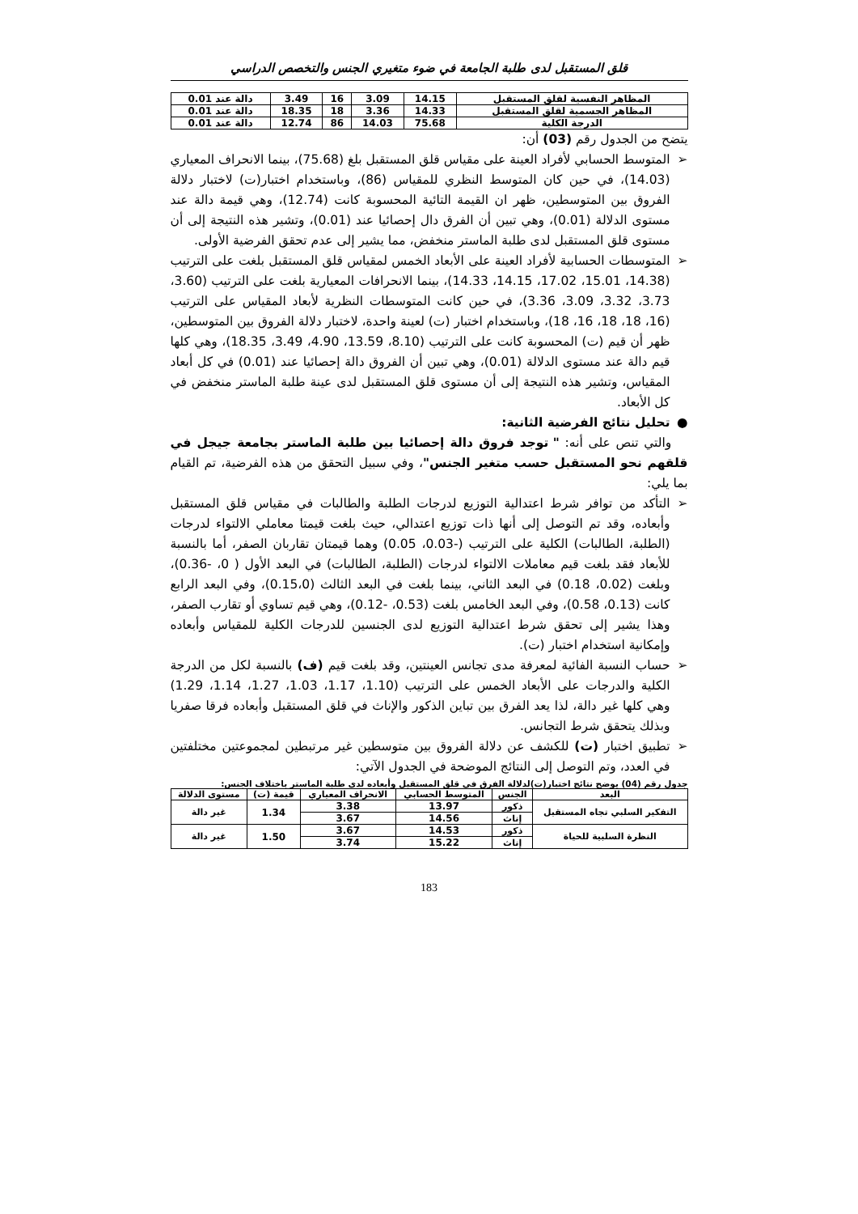قلق المستقبل لدى طلبة الجامعة في ضوء متغيري الجنس والتخصص الدراسي
| المظاهر النفسية لقلق المستقبل | 14.15 | 3.09 | 16 | 3.49 | دالة عند 0.01 |
| المظاهر الجسمية لقلق المستقبل | 14.33 | 3.36 | 18 | 18.35 | دالة عند 0.01 |
| الدرجة الكلية | 75.68 | 14.03 | 86 | 12.74 | دالة عند 0.01 |
يتضح من الجدول رقم (03) أن:
➢ المتوسط الحسابي لأفراد العينة على مقياس قلق المستقبل بلغ (75.68)، بينما الانحراف المعياري (14.03)، في حين كان المتوسط النظري للمقياس (86)، وباستخدام اختبار(ت) لاختبار دلالة الفروق بين المتوسطين، ظهر ان القيمة التائية المحسوبة كانت (12.74)، وهي قيمة دالة عند مستوى الدلالة (0.01)، وهي تبين أن الفرق دال إحصائيا عند (0.01)، وتشير هذه النتيجة إلى أن مستوى قلق المستقبل لدى طلبة الماستر منخفض، مما يشير إلى عدم تحقق الفرضية الأولى.
➢ المتوسطات الحسابية لأفراد العينة على الأبعاد الخمس لمقياس قلق المستقبل بلغت على الترتيب (14.38، 15.01، 17.02، 14.15، 14.33)، بينما الانحرافات المعيارية بلغت على الترتيب (3.60، 3.73، 3.32، 3.09، 3.36)، في حين كانت المتوسطات النظرية لأبعاد المقياس على الترتيب (16، 18، 18، 16، 18)، وباستخدام اختبار (ت) لعينة واحدة، لاختبار دلالة الفروق بين المتوسطين، ظهر أن قيم (ت) المحسوبة كانت على الترتيب (8.10، 13.59، 4.90، 3.49، 18.35)، وهي كلها قيم دالة عند مستوى الدلالة (0.01)، وهي تبين أن الفروق دالة إحصائيا عند (0.01) في كل أبعاد المقياس، وتشير هذه النتيجة إلى أن مستوى قلق المستقبل لدى عينة طلبة الماستر منخفض في كل الأبعاد.
● تحليل نتائج الفرضية الثانية:
والتي تنص على أنه: " توجد فروق دالة إحصائيا بين طلبة الماستر بجامعة جيجل في قلقهم نحو المستقبل حسب متغير الجنس"، وفي سبيل التحقق من هذه الفرضية، تم القيام بما يلي:
➢ التأكد من توافر شرط اعتدالية التوزيع لدرجات الطلبة والطالبات في مقياس قلق المستقبل وأبعاده، وقد تم التوصل إلى أنها ذات توزيع اعتدالي، حيث بلغت قيمتا معاملي الالتواء لدرجات (الطلبة، الطالبات) الكلية على الترتيب (-0.03، 0.05) وهما قيمتان تقاربان الصفر، أما بالنسبة للأبعاد فقد بلغت قيم معاملات الالتواء لدرجات (الطلبة، الطالبات) في البعد الأول ( 0، -0.36)، وبلغت (0.02، 0.18) في البعد الثاني، بينما بلغت في البعد الثالث (0.15،0)، وفي البعد الرابع كانت (0.13، 0.58)، وفي البعد الخامس بلغت (0.53، -0.12)، وهي قيم تساوي أو تقارب الصفر، وهذا يشير إلى تحقق شرط اعتدالية التوزيع لدى الجنسين للدرجات الكلية للمقياس وأبعاده وإمكانية استخدام اختبار (ت).
➢ حساب النسبة الفائية لمعرفة مدى تجانس العينتين، وقد بلغت قيم (ف) بالنسبة لكل من الدرجة الكلية والدرجات على الأبعاد الخمس على الترتيب (1.10، 1.17، 1.03، 1.27، 1.14، 1.29) وهي كلها غير دالة، لذا يعد الفرق بين تباين الذكور والإناث في قلق المستقبل وأبعاده فرقا صفريا وبذلك يتحقق شرط التجانس.
➢ تطبيق اختبار (ت) للكشف عن دلالة الفروق بين متوسطين غير مرتبطين لمجموعتين مختلفتين في العدد، وتم التوصل إلى النتائج الموضحة في الجدول الآتي:
جدول رقم (04) يوضح نتائج اختبار(ت)لدلالة الفرق في قلق المستقبل وأبعاده لدى طلبة الماستر باختلاف الجنس:
| البعد | الجنس | المتوسط الحسابي | الانحراف المعياري | قيمة (ت) | مستوى الدلالة |
| --- | --- | --- | --- | --- | --- |
| التفكير السلبي تجاه المستقبل | ذكور | 13.97 | 3.38 | 1.34 | غير دالة |
| | إناث | 14.56 | 3.67 | | |
| النظرة السلبية للحياة | ذكور | 14.53 | 3.67 | 1.50 | غير دالة |
| | إناث | 15.22 | 3.74 | | |
183